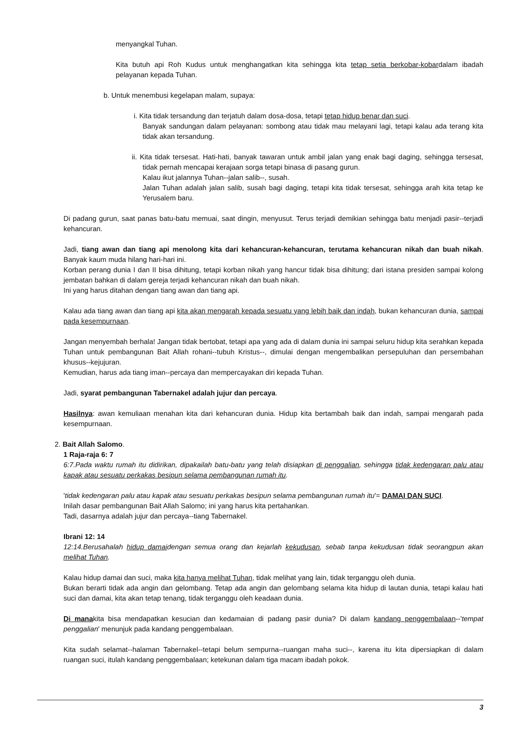menyangkal Tuhan.
Kita butuh api Roh Kudus untuk menghangatkan kita sehingga kita tetap setia berkobar-kobardalam ibadah pelayanan kepada Tuhan.
b. Untuk menembusi kegelapan malam, supaya:
i. Kita tidak tersandung dan terjatuh dalam dosa-dosa, tetapi tetap hidup benar dan suci.
Banyak sandungan dalam pelayanan: sombong atau tidak mau melayani lagi, tetapi kalau ada terang kita tidak akan tersandung.
ii. Kita tidak tersesat. Hati-hati, banyak tawaran untuk ambil jalan yang enak bagi daging, sehingga tersesat, tidak pernah mencapai kerajaan sorga tetapi binasa di pasang gurun.
Kalau ikut jalannya Tuhan--jalan salib--, susah.
Jalan Tuhan adalah jalan salib, susah bagi daging, tetapi kita tidak tersesat, sehingga arah kita tetap ke Yerusalem baru.
Di padang gurun, saat panas batu-batu memuai, saat dingin, menyusut. Terus terjadi demikian sehingga batu menjadi pasir--terjadi kehancuran.
Jadi, tiang awan dan tiang api menolong kita dari kehancuran-kehancuran, terutama kehancuran nikah dan buah nikah. Banyak kaum muda hilang hari-hari ini.
Korban perang dunia I dan II bisa dihitung, tetapi korban nikah yang hancur tidak bisa dihitung; dari istana presiden sampai kolong jembatan bahkan di dalam gereja terjadi kehancuran nikah dan buah nikah.
Ini yang harus ditahan dengan tiang awan dan tiang api.
Kalau ada tiang awan dan tiang api kita akan mengarah kepada sesuatu yang lebih baik dan indah, bukan kehancuran dunia, sampai pada kesempurnaan.
Jangan menyembah berhala! Jangan tidak bertobat, tetapi apa yang ada di dalam dunia ini sampai seluru hidup kita serahkan kepada Tuhan untuk pembangunan Bait Allah rohani--tubuh Kristus--, dimulai dengan mengembalikan persepuluhan dan persembahan khusus--kejujuran.
Kemudian, harus ada tiang iman--percaya dan mempercayakan diri kepada Tuhan.
Jadi, syarat pembangunan Tabernakel adalah jujur dan percaya.
Hasilnya: awan kemuliaan menahan kita dari kehancuran dunia. Hidup kita bertambah baik dan indah, sampai mengarah pada kesempurnaan.
2. Bait Allah Salomo.
1 Raja-raja 6: 7
6:7.Pada waktu rumah itu didirikan, dipakailah batu-batu yang telah disiapkan di penggalian, sehingga tidak kedengaran palu atau kapak atau sesuatu perkakas besipun selama pembangunan rumah itu.
'tidak kedengaran palu atau kapak atau sesuatu perkakas besipun selama pembangunan rumah itu'= DAMAI DAN SUCI.
Inilah dasar pembangunan Bait Allah Salomo; ini yang harus kita pertahankan.
Tadi, dasarnya adalah jujur dan percaya--tiang Tabernakel.
Ibrani 12: 14
12:14.Berusahalah hidup damaidengan semua orang dan kejarlah kekudusan, sebab tanpa kekudusan tidak seorangpun akan melihat Tuhan.
Kalau hidup damai dan suci, maka kita hanya melihat Tuhan, tidak melihat yang lain, tidak terganggu oleh dunia.
Bukan berarti tidak ada angin dan gelombang. Tetap ada angin dan gelombang selama kita hidup di lautan dunia, tetapi kalau hati suci dan damai, kita akan tetap tenang, tidak terganggu oleh keadaan dunia.
Di manakita bisa mendapatkan kesucian dan kedamaian di padang pasir dunia? Di dalam kandang penggembalaan--'tempat penggalian' menunjuk pada kandang penggembalaan.
Kita sudah selamat--halaman Tabernakel--tetapi belum sempurna--ruangan maha suci--, karena itu kita dipersiapkan di dalam ruangan suci, itulah kandang penggembalaan; ketekunan dalam tiga macam ibadah pokok.
3